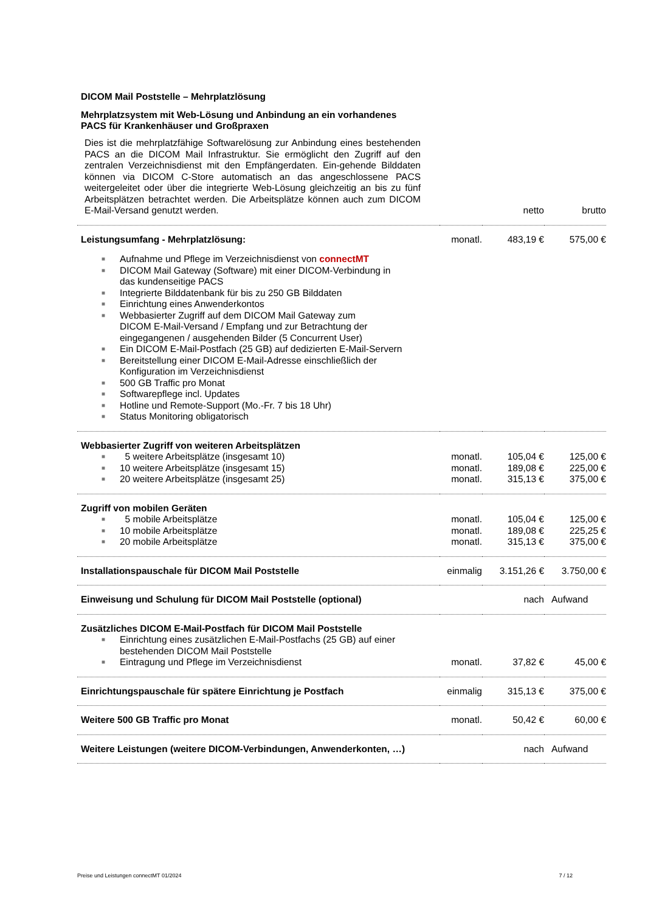DICOM Mail Poststelle – Mehrplatzlösung
Mehrplatzsystem mit Web-Lösung und Anbindung an ein vorhandenes
PACS für Krankenhäuser und Großpraxen
| Dies ist die mehrplatzfähige Softwarelösung zur Anbindung eines bestehenden PACS an die DICOM Mail Infrastruktur. Sie ermöglicht den Zugriff auf den zentralen Verzeichnisdienst mit den Empfängerdaten. Ein-gehende Bilddaten können via DICOM C-Store automatisch an das angeschlossene PACS weitergeleitet oder über die integrierte Web-Lösung gleichzeitig an bis zu fünf Arbeitsplätzen betrachtet werden. Die Arbeitsplätze können auch zum DICOM E-Mail-Versand genutzt werden. | | netto | brutto |
| Leistungsumfang - Mehrplatzlösung: | monatl. | 483,19 € | 575,00 € |
| ■ Aufnahme und Pflege im Verzeichnisdienst von connectMT ■ DICOM Mail Gateway (Software) mit einer DICOM-Verbindung in das kundenseitige PACS ■ Integrierte Bilddatenbank für bis zu 250 GB Bilddaten ■ Einrichtung eines Anwenderkontos ■ Webbasierter Zugriff auf dem DICOM Mail Gateway zum DICOM E-Mail-Versand / Empfang und zur Betrachtung der eingegangenen / ausgehenden Bilder (5 Concurrent User) ■ Ein DICOM E-Mail-Postfach (25 GB) auf dedizierten E-Mail-Servern ■ Bereitstellung einer DICOM E-Mail-Adresse einschließlich der Konfiguration im Verzeichnisdienst ■ 500 GB Traffic pro Monat ■ Softwarepflege incl. Updates ■ Hotline und Remote-Support (Mo.-Fr. 7 bis 18 Uhr) ■ Status Monitoring obligatorisch | | | |
| Webbasierter Zugriff von weiteren Arbeitsplätzen | | | |
| ■ 5 weitere Arbeitsplätze (insgesamt 10) | monatl. | 105,04 € | 125,00 € |
| ■ 10 weitere Arbeitsplätze (insgesamt 15) | monatl. | 189,08 € | 225,00 € |
| ■ 20 weitere Arbeitsplätze (insgesamt 25) | monatl. | 315,13 € | 375,00 € |
| Zugriff von mobilen Geräten | | | |
| ■ 5 mobile Arbeitsplätze | monatl. | 105,04 € | 125,00 € |
| ■ 10 mobile Arbeitsplätze | monatl. | 189,08 € | 225,25 € |
| ■ 20 mobile Arbeitsplätze | monatl. | 315,13 € | 375,00 € |
| Installationspauschale für DICOM Mail Poststelle | einmalig | 3.151,26 € | 3.750,00 € |
| Einweisung und Schulung für DICOM Mail Poststelle (optional) | | nach | Aufwand |
| Zusätzliches DICOM E-Mail-Postfach für DICOM Mail Poststelle | | | |
| ■ Einrichtung eines zusätzlichen E-Mail-Postfachs (25 GB) auf einer bestehenden DICOM Mail Poststelle | | | |
| ■ Eintragung und Pflege im Verzeichnisdienst | monatl. | 37,82 € | 45,00 € |
| Einrichtungspauschale für spätere Einrichtung je Postfach | einmalig | 315,13 € | 375,00 € |
| Weitere 500 GB Traffic pro Monat | monatl. | 50,42 € | 60,00 € |
| Weitere Leistungen (weitere DICOM-Verbindungen, Anwenderkonten, …) | | nach | Aufwand |
Preise und Leistungen connectMT 01/2024 7 / 12